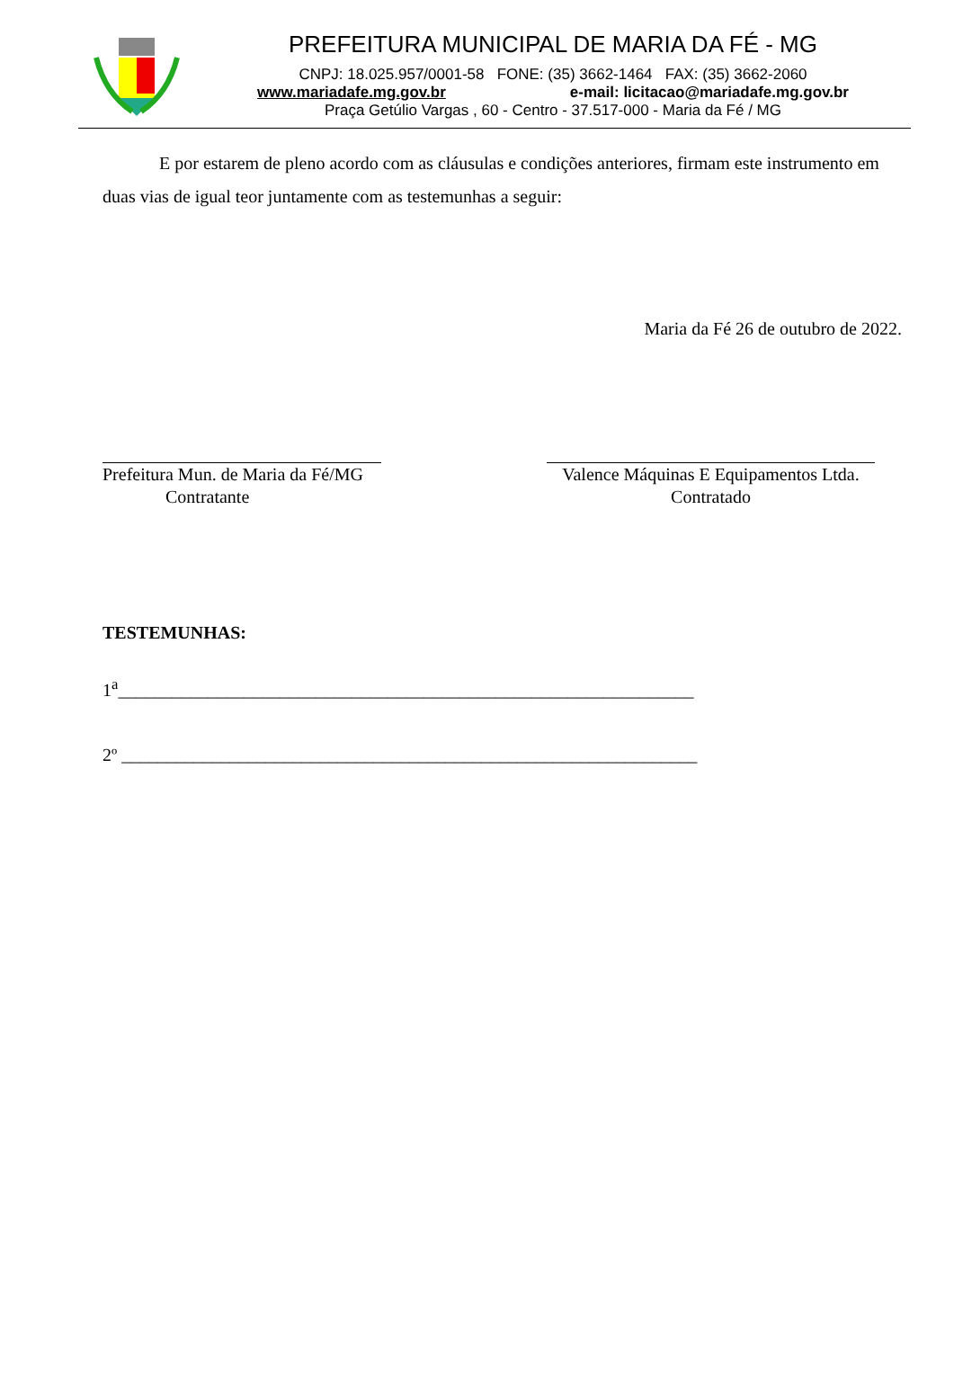PREFEITURA MUNICIPAL DE MARIA DA FÉ - MG
CNPJ: 18.025.957/0001-58 FONE: (35) 3662-1464 FAX: (35) 3662-2060
www.mariadafe.mg.gov.br e-mail: licitacao@mariadafe.mg.gov.br
Praça Getúlio Vargas , 60 - Centro - 37.517-000 - Maria da Fé / MG
E por estarem de pleno acordo com as cláusulas e condições anteriores, firmam este instrumento em duas vias de igual teor juntamente com as testemunhas a seguir:
Maria da Fé 26 de outubro de 2022.
Prefeitura Mun. de Maria da Fé/MG
Contratante
Valence Máquinas E Equipamentos Ltda.
Contratado
TESTEMUNHAS:
1<sup>a</sup>________________________________________________________________
2º ________________________________________________________________